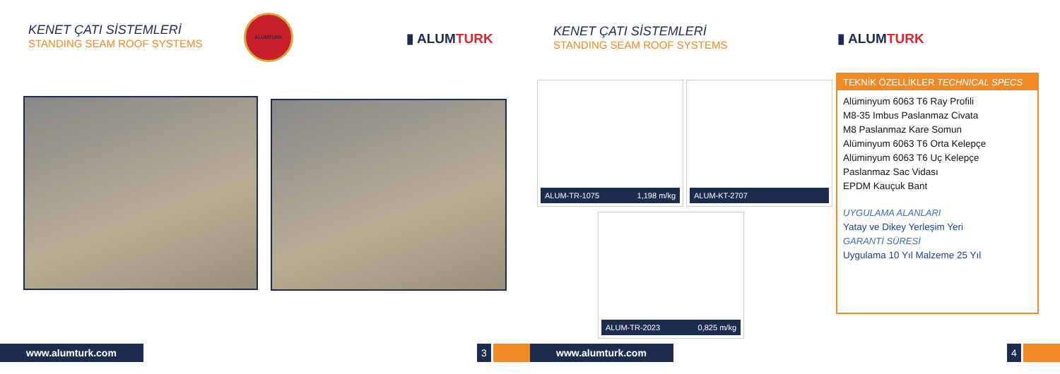KENET ÇATI SİSTEMLERİ
STANDING SEAM ROOF SYSTEMS
ALUMTURK
▮ ALUMTURK
www.alumturk.com 3
KENET ÇATI SİSTEMLERİ
STANDING SEAM ROOF SYSTEMS
▮ ALUMTURK
ALUM-TR-1075 1,198 m/kg
ALUM-KT-2707
ALUM-TR-2023 0,825 m/kg
TEKNİK ÖZELLİKLER TECHNICAL SPECS
Alüminyum 6063 T6 Ray Profili
M8-35 Imbus Paslanmaz Civata
M8 Paslanmaz Kare Somun
Alüminyum 6063 T6 Orta Kelepçe
Alüminyum 6063 T6 Uç Kelepçe
Paslanmaz Sac Vidası
EPDM Kauçuk Bant
UYGULAMA ALANLARI
Yatay ve Dikey Yerleşim Yeri
GARANTİ SÜRESİ
Uygulama 10 Yıl Malzeme 25 Yıl
www.alumturk.com 4